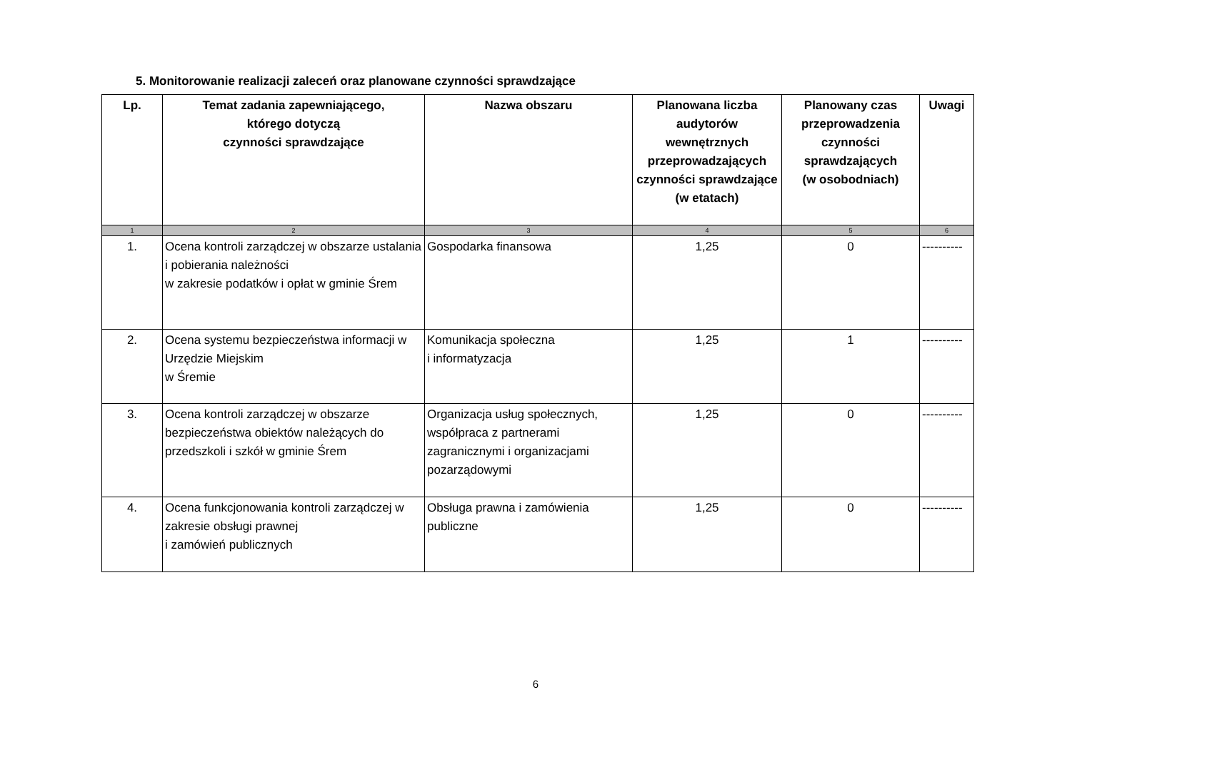5. Monitorowanie realizacji zaleceń oraz planowane czynności sprawdzające
| Lp. | Temat zadania zapewniającego, którego dotyczą czynności sprawdzające | Nazwa obszaru | Planowana liczba audytorów wewnętrznych przeprowadzających czynności sprawdzające (w etatach) | Planowany czas przeprowadzenia czynności sprawdzających (w osobodniach) | Uwagi |
| --- | --- | --- | --- | --- | --- |
| 1 | 2 | 3 | 4 | 5 | 6 |
| 1. | Ocena kontroli zarządczej w obszarze ustalania i pobierania należności w zakresie podatków i opłat w gminie Śrem | Gospodarka finansowa | 1,25 | 0 | ---------- |
| 2. | Ocena systemu bezpieczeństwa informacji w Urzędzie Miejskim w Śremie | Komunikacja społeczna i informatyzacja | 1,25 | 1 | ---------- |
| 3. | Ocena kontroli zarządczej w obszarze bezpieczeństwa obiektów należących do przedszkoli i szkół w gminie Śrem | Organizacja usług społecznych, współpraca z partnerami zagranicznymi i organizacjami pozarządowymi | 1,25 | 0 | ---------- |
| 4. | Ocena funkcjonowania kontroli zarządczej w zakresie obsługi prawnej i zamówień publicznych | Obsługa prawna i zamówienia publiczne | 1,25 | 0 | ---------- |
6